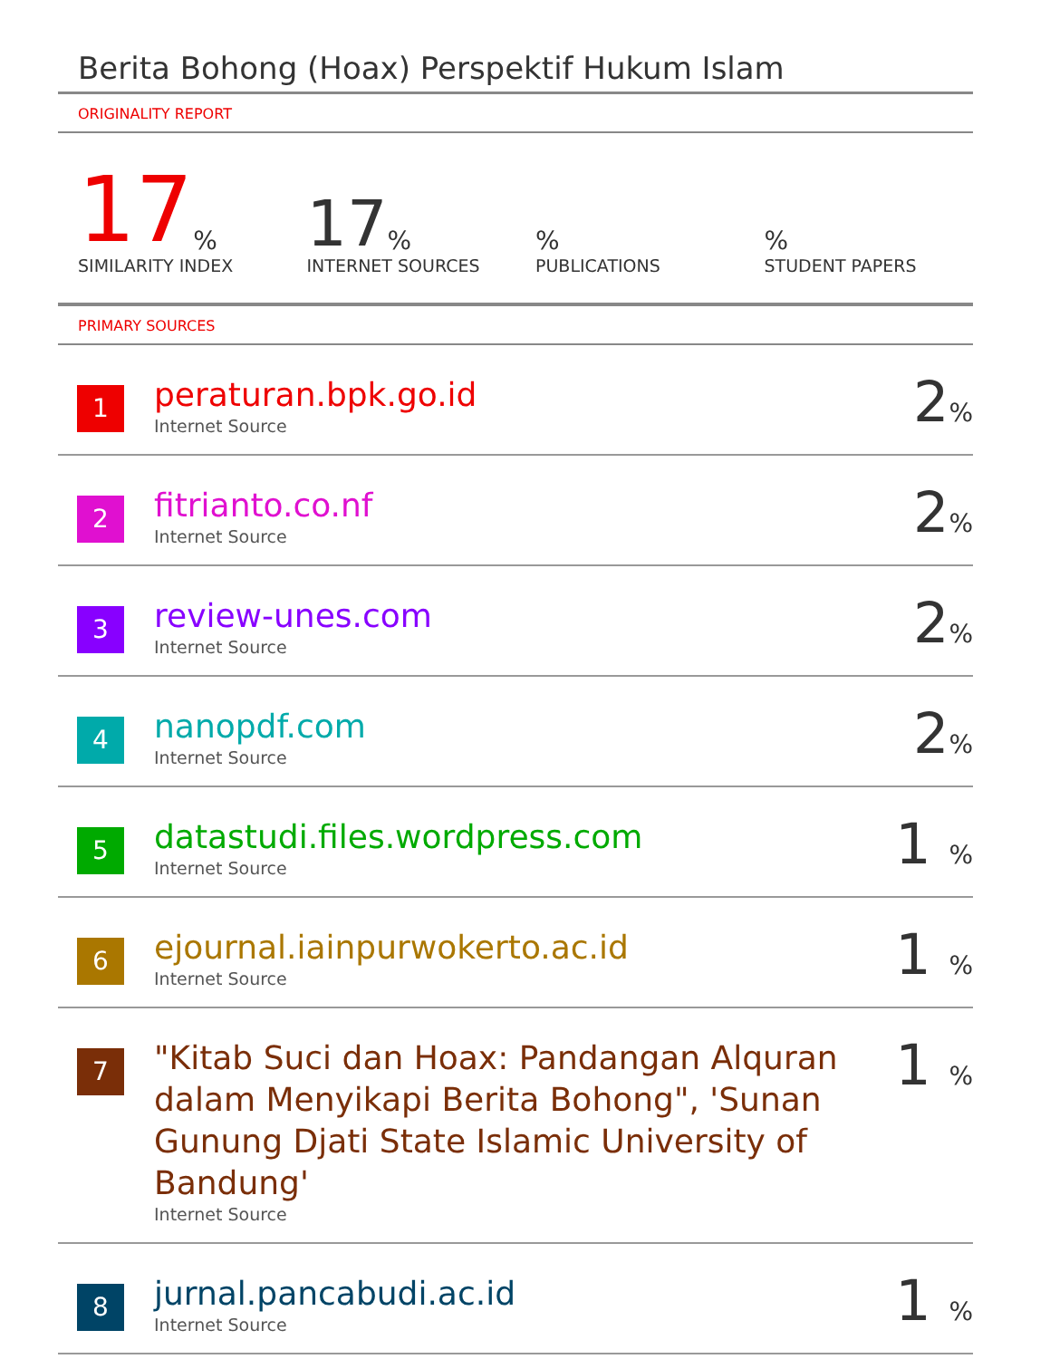Berita Bohong (Hoax) Perspektif Hukum Islam
ORIGINALITY REPORT
17%
SIMILARITY INDEX
17%
INTERNET SOURCES
%
PUBLICATIONS
%
STUDENT PAPERS
PRIMARY SOURCES
| 1 | peraturan.bpk.go.id Internet Source | 2 % |
| 2 | fitrianto.co.nf Internet Source | 2 % |
| 3 | review-unes.com Internet Source | 2 % |
| 4 | nanopdf.com Internet Source | 2 % |
| 5 | datastudi.files.wordpress.com Internet Source | 1 % |
| 6 | ejournal.iainpurwokerto.ac.id Internet Source | 1 % |
| 7 | "Kitab Suci dan Hoax: Pandangan Alquran dalam Menyikapi Berita Bohong", 'Sunan Gunung Djati State Islamic University of Bandung' Internet Source | 1 % |
| 8 | jurnal.pancabudi.ac.id Internet Source | 1 % |